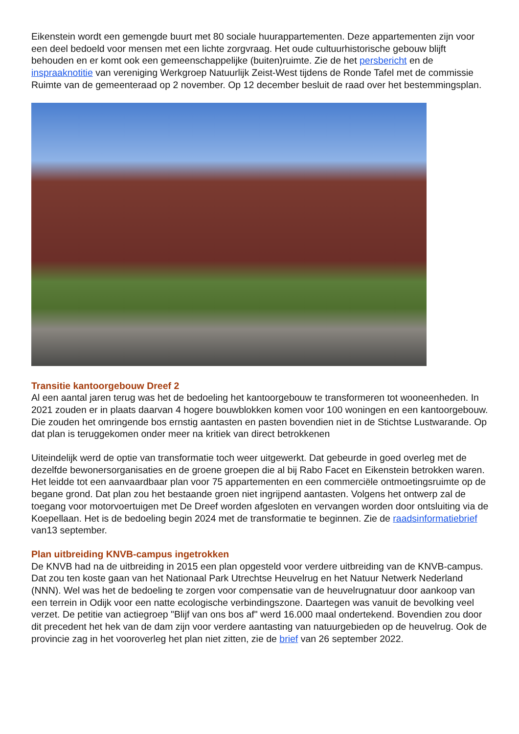Eikenstein wordt een gemengde buurt met 80 sociale huurappartementen. Deze appartementen zijn voor een deel bedoeld voor mensen met een lichte zorgvraag. Het oude cultuurhistorische gebouw blijft behouden en er komt ook een gemeenschappelijke (buiten)ruimte. Zie de het persbericht en de inspraaknotitie van vereniging Werkgroep Natuurlijk Zeist-West tijdens de Ronde Tafel met de commissie Ruimte van de gemeenteraad op 2 november. Op 12 december besluit de raad over het bestemmingsplan.
Transitie kantoorgebouw Dreef 2
Al een aantal jaren terug was het de bedoeling het kantoorgebouw te transformeren tot wooneenheden. In 2021 zouden er in plaats daarvan 4 hogere bouwblokken komen voor 100 woningen en een kantoorgebouw. Die zouden het omringende bos ernstig aantasten en pasten bovendien niet in de Stichtse Lustwarande. Op dat plan is teruggekomen onder meer na kritiek van direct betrokkenen
Uiteindelijk werd de optie van transformatie toch weer uitgewerkt. Dat gebeurde in goed overleg met de dezelfde bewonersorganisaties en de groene groepen die al bij Rabo Facet en Eikenstein betrokken waren. Het leidde tot een aanvaardbaar plan voor 75 appartementen en een commerciële ontmoetingsruimte op de begane grond. Dat plan zou het bestaande groen niet ingrijpend aantasten. Volgens het ontwerp zal de toegang voor motorvoertuigen met De Dreef worden afgesloten en vervangen worden door ontsluiting via de Koepellaan. Het is de bedoeling begin 2024 met de transformatie te beginnen. Zie de raadsinformatiebrief van13 september.
Plan uitbreiding KNVB-campus ingetrokken
De KNVB had na de uitbreiding in 2015 een plan opgesteld voor verdere uitbreiding van de KNVB-campus. Dat zou ten koste gaan van het Nationaal Park Utrechtse Heuvelrug en het Natuur Netwerk Nederland (NNN). Wel was het de bedoeling te zorgen voor compensatie van de heuvelrugnatuur door aankoop van een terrein in Odijk voor een natte ecologische verbindingszone. Daartegen was vanuit de bevolking veel verzet. De petitie van actiegroep "Blijf van ons bos af" werd 16.000 maal ondertekend. Bovendien zou door dit precedent het hek van de dam zijn voor verdere aantasting van natuurgebieden op de heuvelrug. Ook de provincie zag in het vooroverleg het plan niet zitten, zie de brief van 26 september 2022.